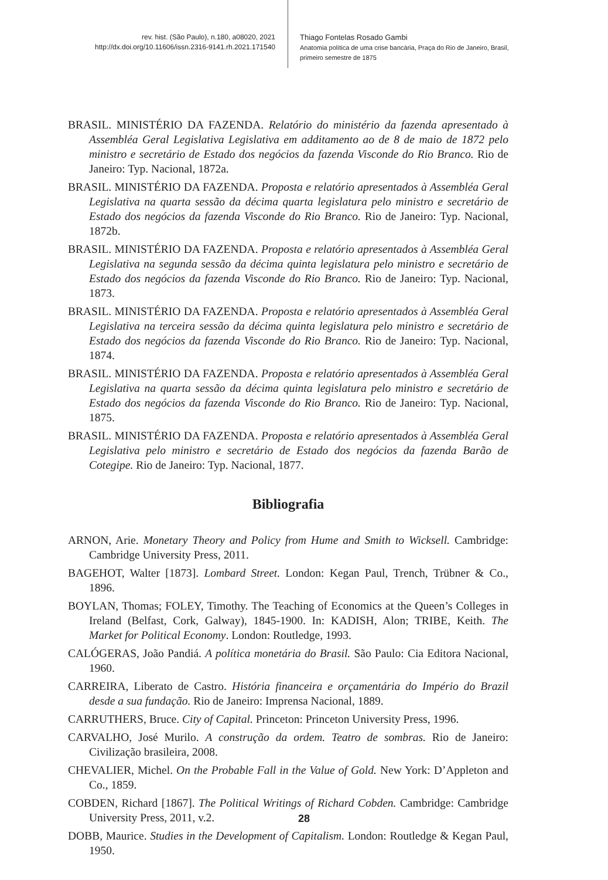rev. hist. (São Paulo), n.180, a08020, 2021
http://dx.doi.org/10.11606/issn.2316-9141.rh.2021.171540
Thiago Fontelas Rosado Gambi
Anatomia política de uma crise bancária, Praça do Rio de Janeiro, Brasil, primeiro semestre de 1875
BRASIL. MINISTÉRIO DA FAZENDA. Relatório do ministério da fazenda apresentado à Assembléa Geral Legislativa Legislativa em additamento ao de 8 de maio de 1872 pelo ministro e secretário de Estado dos negócios da fazenda Visconde do Rio Branco. Rio de Janeiro: Typ. Nacional, 1872a.
BRASIL. MINISTÉRIO DA FAZENDA. Proposta e relatório apresentados à Assembléa Geral Legislativa na quarta sessão da décima quarta legislatura pelo ministro e secretário de Estado dos negócios da fazenda Visconde do Rio Branco. Rio de Janeiro: Typ. Nacional, 1872b.
BRASIL. MINISTÉRIO DA FAZENDA. Proposta e relatório apresentados à Assembléa Geral Legislativa na segunda sessão da décima quinta legislatura pelo ministro e secretário de Estado dos negócios da fazenda Visconde do Rio Branco. Rio de Janeiro: Typ. Nacional, 1873.
BRASIL. MINISTÉRIO DA FAZENDA. Proposta e relatório apresentados à Assembléa Geral Legislativa na terceira sessão da décima quinta legislatura pelo ministro e secretário de Estado dos negócios da fazenda Visconde do Rio Branco. Rio de Janeiro: Typ. Nacional, 1874.
BRASIL. MINISTÉRIO DA FAZENDA. Proposta e relatório apresentados à Assembléa Geral Legislativa na quarta sessão da décima quinta legislatura pelo ministro e secretário de Estado dos negócios da fazenda Visconde do Rio Branco. Rio de Janeiro: Typ. Nacional, 1875.
BRASIL. MINISTÉRIO DA FAZENDA. Proposta e relatório apresentados à Assembléa Geral Legislativa pelo ministro e secretário de Estado dos negócios da fazenda Barão de Cotegipe. Rio de Janeiro: Typ. Nacional, 1877.
Bibliografia
ARNON, Arie. Monetary Theory and Policy from Hume and Smith to Wicksell. Cambridge: Cambridge University Press, 2011.
BAGEHOT, Walter [1873]. Lombard Street. London: Kegan Paul, Trench, Trübner & Co., 1896.
BOYLAN, Thomas; FOLEY, Timothy. The Teaching of Economics at the Queen’s Colleges in Ireland (Belfast, Cork, Galway), 1845-1900. In: KADISH, Alon; TRIBE, Keith. The Market for Political Economy. London: Routledge, 1993.
CALÓGERAS, João Pandiá. A política monetária do Brasil. São Paulo: Cia Editora Nacional, 1960.
CARREIRA, Liberato de Castro. História financeira e orçamentária do Império do Brazil desde a sua fundação. Rio de Janeiro: Imprensa Nacional, 1889.
CARRUTHERS, Bruce. City of Capital. Princeton: Princeton University Press, 1996.
CARVALHO, José Murilo. A construção da ordem. Teatro de sombras. Rio de Janeiro: Civilização brasileira, 2008.
CHEVALIER, Michel. On the Probable Fall in the Value of Gold. New York: D’Appleton and Co., 1859.
COBDEN, Richard [1867]. The Political Writings of Richard Cobden. Cambridge: Cambridge University Press, 2011, v.2.
DOBB, Maurice. Studies in the Development of Capitalism. London: Routledge & Kegan Paul, 1950.
28